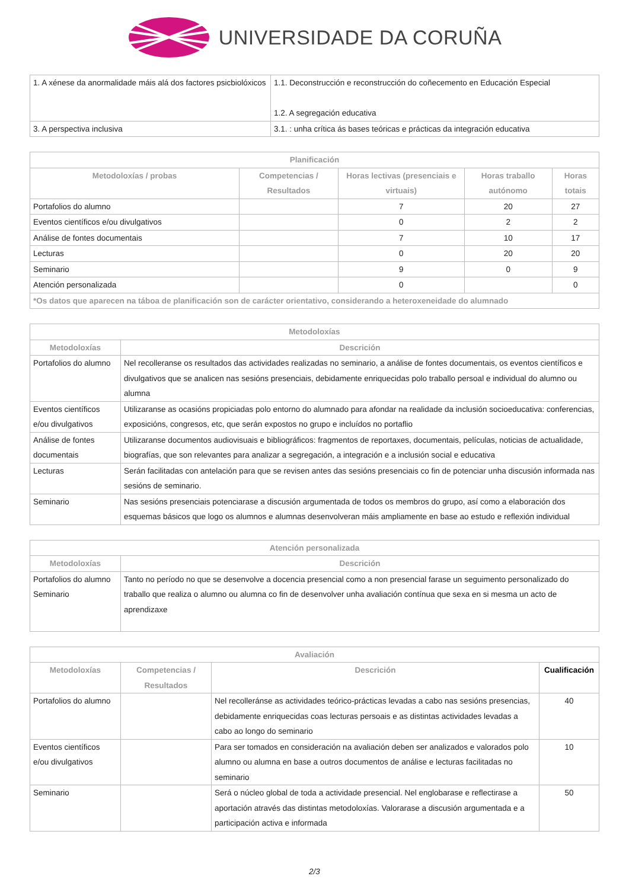UNIVERSIDADE DA CORUÑA
| 1. A xénese da anormalidade máis alá dos factores psicbiolóxicos | 1.1. Deconstrucción e reconstrucción do coñecemento en Educación Especial 1.2. A segregación educativa |
| 3. A perspectiva inclusiva | 3.1. : unha crítica ás bases teóricas e prácticas da integración educativa |
| Planificación | | | | |
| --- | --- | --- | --- | --- |
| Metodoloxías / probas | Competencias / Resultados | Horas lectivas (presenciais e virtuais) | Horas traballo autónomo | Horas totais |
| Portafolios do alumno | | 7 | 20 | 27 |
| Eventos científicos e/ou divulgativos | | 0 | 2 | 2 |
| Análise de fontes documentais | | 7 | 10 | 17 |
| Lecturas | | 0 | 20 | 20 |
| Seminario | | 9 | 0 | 9 |
| Atención personalizada | | 0 | | 0 |
| *Os datos que aparecen na táboa de planificación son de carácter orientativo, considerando a heteroxeneidade do alumnado | | | | |
| Metodoloxías | |
| --- | --- |
| Metodoloxías | Descrición |
| Portafolios do alumno | Nel recolleranse os resultados das actividades realizadas no seminario, a análise de fontes documentais, os eventos científicos e divulgativos que se analicen nas sesións presenciais, debidamente enriquecidas polo traballo persoal e individual do alumno ou alumna |
| Eventos científicos e/ou divulgativos | Utilizaranse as ocasións propiciadas polo entorno do alumnado para afondar na realidade da inclusión socioeducativa: conferencias, exposicións, congresos, etc, que serán expostos no grupo e incluídos no portaflio |
| Análise de fontes documentais | Utilizaranse documentos audiovisuais e bibliográficos: fragmentos de reportaxes, documentais, películas, noticias de actualidade, biografías, que son relevantes para analizar a segregación, a integración e a inclusión social e educativa |
| Lecturas | Serán facilitadas con antelación para que se revisen antes das sesións presenciais co fin de potenciar unha discusión informada nas sesións de seminario. |
| Seminario | Nas sesións presenciais potenciarase a discusión argumentada de todos os membros do grupo, así como a elaboración dos esquemas básicos que logo os alumnos e alumnas desenvolveran máis ampliamente en base ao estudo e reflexión individual |
| Atención personalizada | |
| --- | --- |
| Metodoloxías | Descrición |
| Portafolios do alumno Seminario | Tanto no período no que se desenvolve a docencia presencial como a non presencial farase un seguimento personalizado do traballo que realiza o alumno ou alumna co fin de desenvolver unha avaliación contínua que sexa en si mesma un acto de aprendizaxe |
| Avaliación | | | |
| --- | --- | --- | --- |
| Metodoloxías | Competencias / Resultados | Descrición | Cualificación |
| Portafolios do alumno | | Nel recolleránse as actividades teórico-prácticas levadas a cabo nas sesións presencias, debidamente enriquecidas coas lecturas persoais e as distintas actividades levadas a cabo ao longo do seminario | 40 |
| Eventos científicos e/ou divulgativos | | Para ser tomados en consideración na avaliación deben ser analizados e valorados polo alumno ou alumna en base a outros documentos de análise e lecturas facilitadas no seminario | 10 |
| Seminario | | Será o núcleo global de toda a actividade presencial. Nel englobarase e reflectirase a aportación através das distintas metodoloxías. Valorarase a discusión argumentada e a participación activa e informada | 50 |
2/3